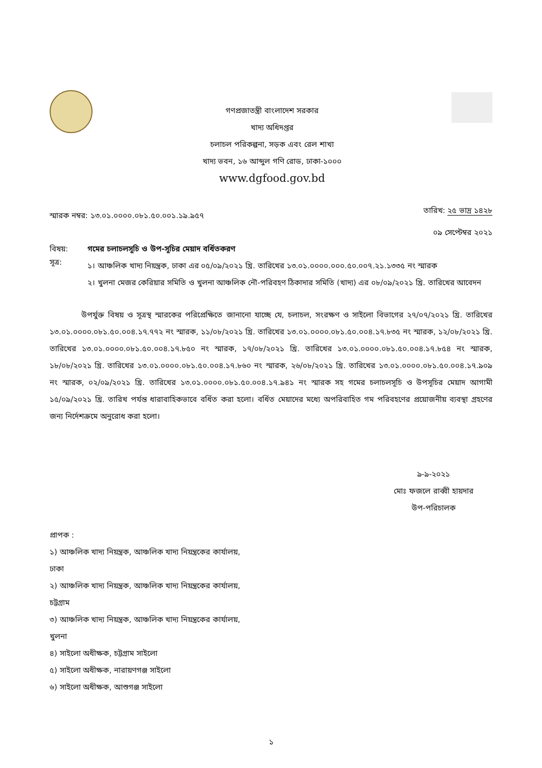গণপ্রজাতন্ত্রী বাংলাদেশ সরকার
খাদ্য অধিদপ্তর
চলাচল পরিকল্পনা, সড়ক এবং রেল শাখা
খাদ্য ভবন, ১৬ আব্দুল গণি রোড, ঢাকা-১০০০
www.dgfood.gov.bd
স্মারক নম্বর: ১৩.০১.০০০০.০৮১.৫০.০০১.১৯.৯৫৭
তারিখ: ২৫ ভাদ্র ১৪২৮
০৯ সেপ্টেম্বর ২০২১
বিষয়: গমের চলাচলসূচি ও উপ-সূচির মেয়াদ বর্ধিতকরণ
সূত্র:
১। আঞ্চলিক খাদ্য নিয়ন্ত্রক, ঢাকা এর ০৫/০৯/২০২১ খ্রি. তারিখের ১৩.০১.০০০০.০০০.৫০.০০৭.২১.১৩৩৫ নং স্মারক
২। খুলনা মেজর কেরিয়ার সমিতি ও খুলনা আঞ্চলিক নৌ-পরিবহণ ঠিকাদার সমিতি (খাদ্য) এর ০৮/০৯/২০২১ খ্রি. তারিখের আবেদন
উপর্যুক্ত বিষয় ও সূত্রস্থ স্মারকের পরিপ্রেক্ষিতে জানানো যাচ্ছে যে, চলাচল, সংরক্ষণ ও সাইলো বিভাগের ২৭/০৭/২০২১ খ্রি. তারিখের ১৩.০১.০০০০.০৮১.৫০.০০৪.১৭.৭৭২ নং স্মারক, ১১/০৮/২০২১ খ্রি. তারিখের ১৩.০১.০০০০.০৮১.৫০.০০৪.১৭.৮৩৫ নং স্মারক, ১২/০৮/২০২১ খ্রি. তারিখের ১৩.০১.০০০০.০৮১.৫০.০০৪.১৭.৮৫০ নং স্মারক, ১৭/০৮/২০২১ খ্রি. তারিখের ১৩.০১.০০০০.০৮১.৫০.০০৪.১৭.৮৫৪ নং স্মারক, ১৮/০৮/২০২১ খ্রি. তারিখের ১৩.০১.০০০০.০৮১.৫০.০০৪.১৭.৮৬০ নং স্মারক, ২৬/০৮/২০২১ খ্রি. তারিখের ১৩.০১.০০০০.০৮১.৫০.০০৪.১৭.৯০৯ নং স্মারক, ০২/০৯/২০২১ খ্রি. তারিখের ১৩.০১.০০০০.০৮১.৫০.০০৪.১৭.৯৪১ নং স্মারক সহ গমের চলাচলসূচি ও উপসূচির মেয়াদ আগামী ১৫/০৯/২০২১ খ্রি. তারিখ পর্যন্ত ধারাবাহিকভাবে বর্ধিত করা হলো। বর্ধিত মেয়াদের মধ্যে অপরিবাহিত গম পরিবহণের প্রয়োজনীয় ব্যবস্থা গ্রহণের জন্য নির্দেশক্রমে অনুরোধ করা হলো।
৯-৯-২০২১
মোঃ ফজলে রাব্বী হায়দার
উপ-পরিচালক
প্রাপক :
১) আঞ্চলিক খাদ্য নিয়ন্ত্রক, আঞ্চলিক খাদ্য নিয়ন্ত্রকের কার্যালয়, ঢাকা
২) আঞ্চলিক খাদ্য নিয়ন্ত্রক, আঞ্চলিক খাদ্য নিয়ন্ত্রকের কার্যালয়, চট্টগ্রাম
৩) আঞ্চলিক খাদ্য নিয়ন্ত্রক, আঞ্চলিক খাদ্য নিয়ন্ত্রকের কার্যালয়, খুলনা
৪) সাইলো অধীক্ষক, চট্টগ্রাম সাইলো
৫) সাইলো অধীক্ষক, নারায়ণগঞ্জ সাইলো
৬) সাইলো অধীক্ষক, আশুগঞ্জ সাইলো
১